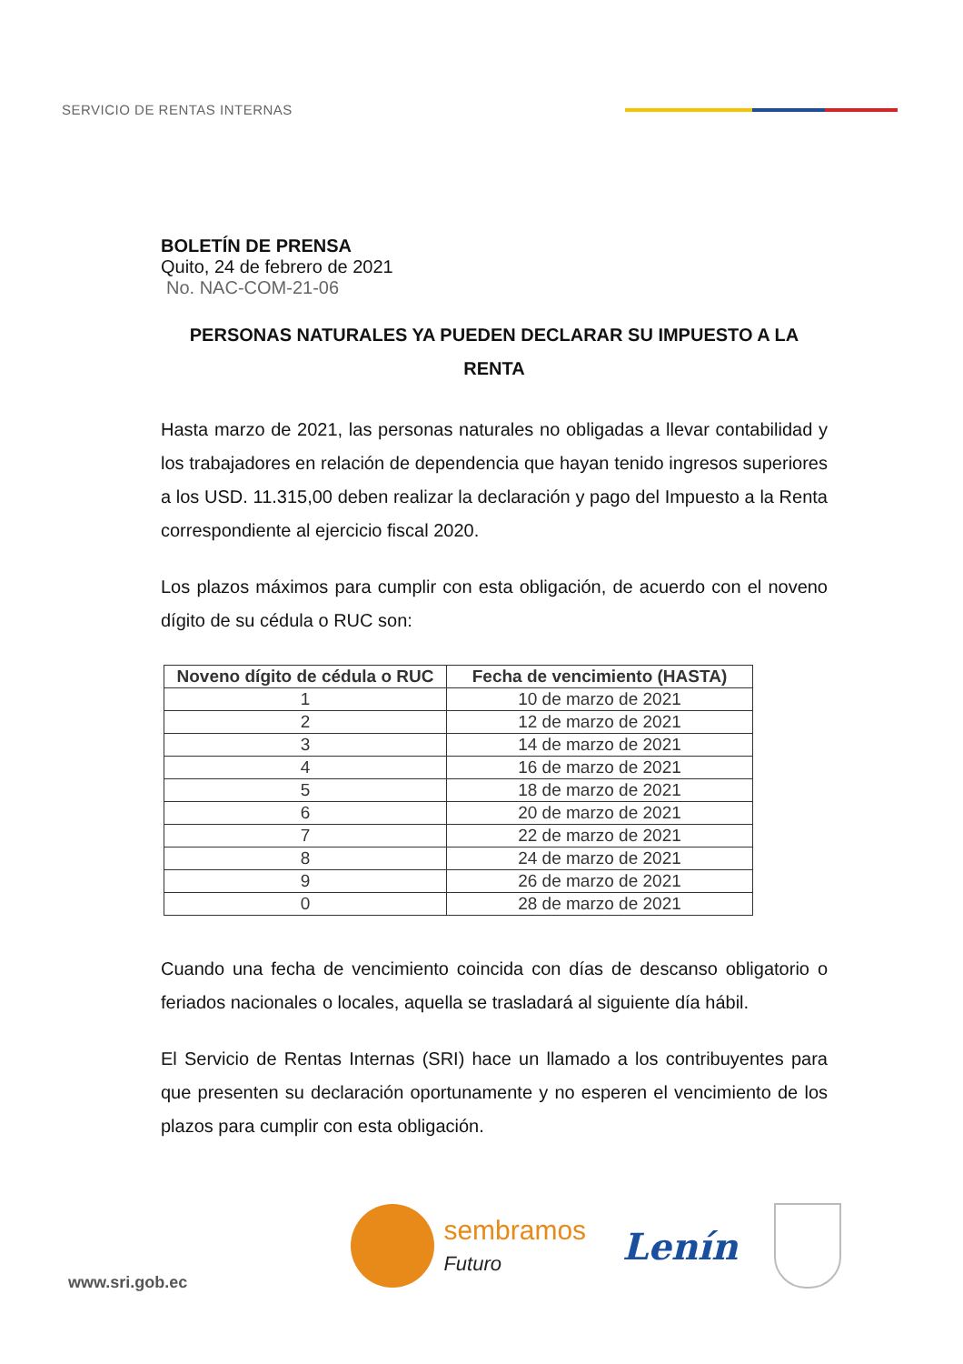SERVICIO DE RENTAS INTERNAS
BOLETÍN DE PRENSA
Quito, 24 de febrero de 2021
No. NAC-COM-21-06
PERSONAS NATURALES YA PUEDEN DECLARAR SU IMPUESTO A LA RENTA
Hasta marzo de 2021, las personas naturales no obligadas a llevar contabilidad y los trabajadores en relación de dependencia que hayan tenido ingresos superiores a los USD. 11.315,00 deben realizar la declaración y pago del Impuesto a la Renta correspondiente al ejercicio fiscal 2020.
Los plazos máximos para cumplir con esta obligación, de acuerdo con el noveno dígito de su cédula o RUC son:
| Noveno dígito de cédula o RUC | Fecha de vencimiento (HASTA) |
| --- | --- |
| 1 | 10 de marzo de 2021 |
| 2 | 12 de marzo de 2021 |
| 3 | 14 de marzo de 2021 |
| 4 | 16 de marzo de 2021 |
| 5 | 18 de marzo de 2021 |
| 6 | 20 de marzo de 2021 |
| 7 | 22 de marzo de 2021 |
| 8 | 24 de marzo de 2021 |
| 9 | 26 de marzo de 2021 |
| 0 | 28 de marzo de 2021 |
Cuando una fecha de vencimiento coincida con días de descanso obligatorio o feriados nacionales o locales, aquella se trasladará al siguiente día hábil.
El Servicio de Rentas Internas (SRI) hace un llamado a los contribuyentes para que presenten su declaración oportunamente y no esperen el vencimiento de los plazos para cumplir con esta obligación.
www.sri.gob.ec
sembramos
Futuro
Lenín